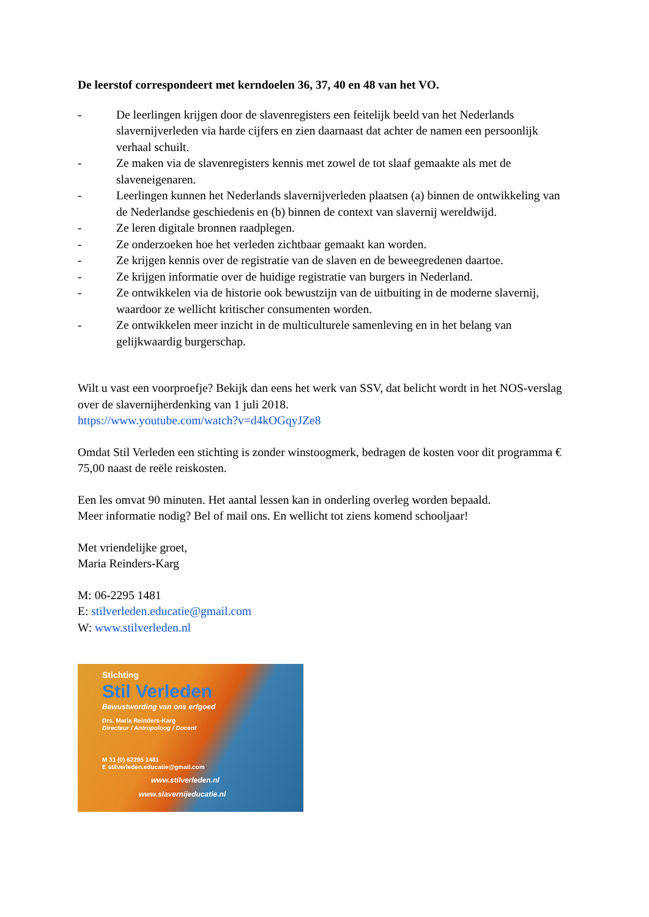De leerstof correspondeert met kerndoelen 36, 37, 40 en 48 van het VO.
- De leerlingen krijgen door de slavenregisters een feitelijk beeld van het Nederlands slavernijverleden via harde cijfers en zien daarnaast dat achter de namen een persoonlijk verhaal schuilt.
- Ze maken via de slavenregisters kennis met zowel de tot slaaf gemaakte als met de slaveneigenaren.
- Leerlingen kunnen het Nederlands slavernijverleden plaatsen (a) binnen de ontwikkeling van de Nederlandse geschiedenis en (b) binnen de context van slavernij wereldwijd.
- Ze leren digitale bronnen raadplegen.
- Ze onderzoeken hoe het verleden zichtbaar gemaakt kan worden.
- Ze krijgen kennis over de registratie van de slaven en de beweegredenen daartoe.
- Ze krijgen informatie over de huidige registratie van burgers in Nederland.
- Ze ontwikkelen via de historie ook bewustzijn van de uitbuiting in de moderne slavernij, waardoor ze wellicht kritischer consumenten worden.
- Ze ontwikkelen meer inzicht in de multiculturele samenleving en in het belang van gelijkwaardig burgerschap.
Wilt u vast een voorproefje? Bekijk dan eens het werk van SSV, dat belicht wordt in het NOS-verslag over de slavernijherdenking van 1 juli 2018.
https://www.youtube.com/watch?v=d4kOGqyJZe8
Omdat Stil Verleden een stichting is zonder winstoogmerk, bedragen de kosten voor dit programma € 75,00 naast de reële reiskosten.
Een les omvat 90 minuten. Het aantal lessen kan in onderling overleg worden bepaald.
Meer informatie nodig? Bel of mail ons. En wellicht tot ziens komend schooljaar!
Met vriendelijke groet,
Maria Reinders-Karg
M: 06-2295 1481
E: stilverleden.educatie@gmail.com
W: www.stilverleden.nl
Stichting
Stil Verleden
Bewustwording van ons erfgoed
Drs. Maria Reinders-Karg
Directeur / Antropoloog / Docent
M 31 (0) 62295 1481
E stilverleden.educatie@gmail.com
www.stilverleden.nl
www.slavernijeducatie.nl